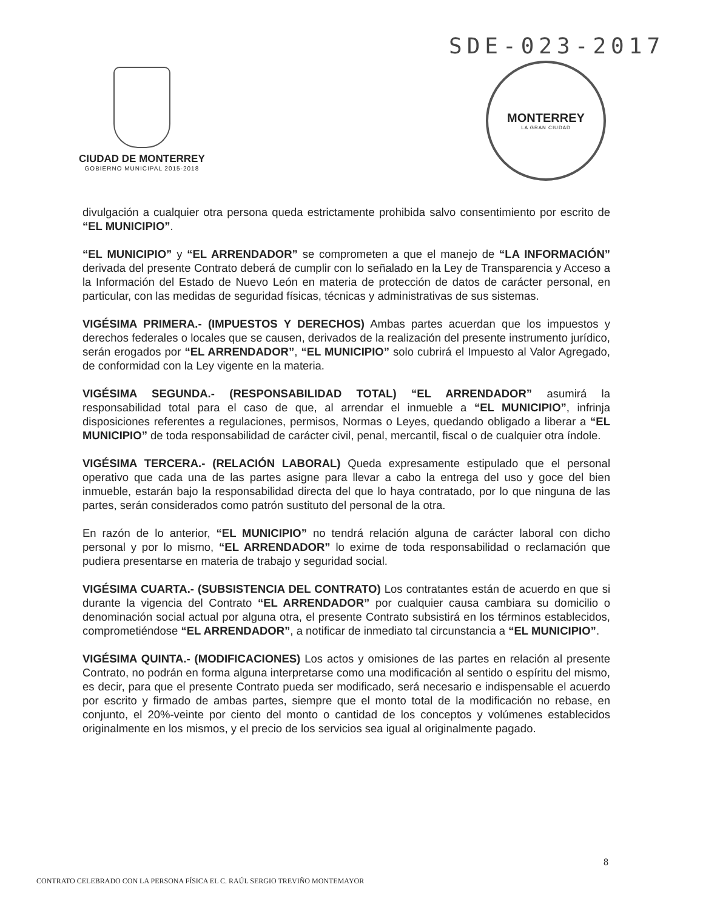SDE-023-2017
CIUDAD DE MONTERREY
GOBIERNO MUNICIPAL 2015-2018
MONTERREY
LA GRAN CIUDAD
divulgación a cualquier otra persona queda estrictamente prohibida salvo consentimiento por escrito de “EL MUNICIPIO”.
“EL MUNICIPIO” y “EL ARRENDADOR” se comprometen a que el manejo de “LA INFORMACIÓN” derivada del presente Contrato deberá de cumplir con lo señalado en la Ley de Transparencia y Acceso a la Información del Estado de Nuevo León en materia de protección de datos de carácter personal, en particular, con las medidas de seguridad físicas, técnicas y administrativas de sus sistemas.
VIGÉSIMA PRIMERA.- (IMPUESTOS Y DERECHOS) Ambas partes acuerdan que los impuestos y derechos federales o locales que se causen, derivados de la realización del presente instrumento jurídico, serán erogados por “EL ARRENDADOR”, “EL MUNICIPIO” solo cubrirá el Impuesto al Valor Agregado, de conformidad con la Ley vigente en la materia.
VIGÉSIMA SEGUNDA.- (RESPONSABILIDAD TOTAL) “EL ARRENDADOR” asumirá la responsabilidad total para el caso de que, al arrendar el inmueble a “EL MUNICIPIO”, infrinja disposiciones referentes a regulaciones, permisos, Normas o Leyes, quedando obligado a liberar a “EL MUNICIPIO” de toda responsabilidad de carácter civil, penal, mercantil, fiscal o de cualquier otra índole.
VIGÉSIMA TERCERA.- (RELACIÓN LABORAL) Queda expresamente estipulado que el personal operativo que cada una de las partes asigne para llevar a cabo la entrega del uso y goce del bien inmueble, estarán bajo la responsabilidad directa del que lo haya contratado, por lo que ninguna de las partes, serán considerados como patrón sustituto del personal de la otra.
En razón de lo anterior, “EL MUNICIPIO” no tendrá relación alguna de carácter laboral con dicho personal y por lo mismo, “EL ARRENDADOR” lo exime de toda responsabilidad o reclamación que pudiera presentarse en materia de trabajo y seguridad social.
VIGÉSIMA CUARTA.- (SUBSISTENCIA DEL CONTRATO) Los contratantes están de acuerdo en que si durante la vigencia del Contrato “EL ARRENDADOR” por cualquier causa cambiara su domicilio o denominación social actual por alguna otra, el presente Contrato subsistirá en los términos establecidos, comprometiéndose “EL ARRENDADOR”, a notificar de inmediato tal circunstancia a “EL MUNICIPIO”.
VIGÉSIMA QUINTA.- (MODIFICACIONES) Los actos y omisiones de las partes en relación al presente Contrato, no podrán en forma alguna interpretarse como una modificación al sentido o espíritu del mismo, es decir, para que el presente Contrato pueda ser modificado, será necesario e indispensable el acuerdo por escrito y firmado de ambas partes, siempre que el monto total de la modificación no rebase, en conjunto, el 20%-veinte por ciento del monto o cantidad de los conceptos y volúmenes establecidos originalmente en los mismos, y el precio de los servicios sea igual al originalmente pagado.
8
CONTRATO CELEBRADO CON LA PERSONA FÍSICA EL C. RAÚL SERGIO TREVIÑO MONTEMAYOR